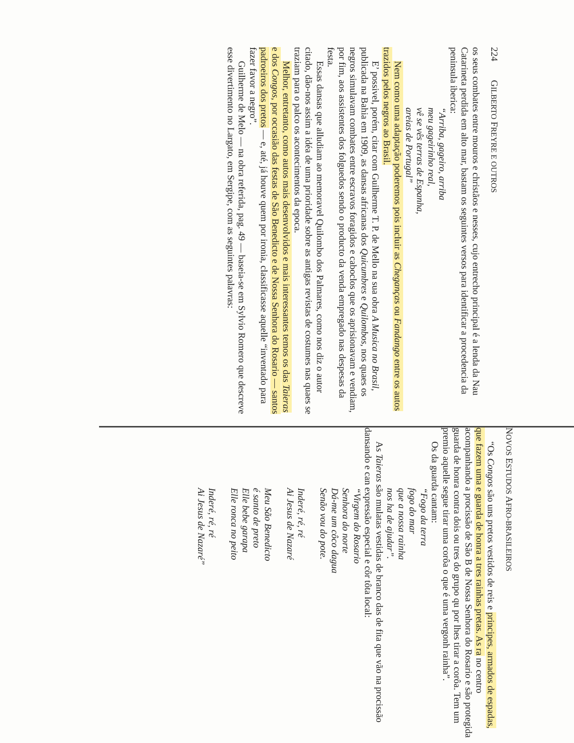224 GILBERTO FREYRE E OUTROS
os seus combates entre mouros e christãos e nesses, cujo entrecho principal é a lenda da Nau Catarineta perdida em alto mar, bastam os seguintes versos para identificar a procedencia da peninsula iberica:
“Arriba, gageiro, arriba
meu gageirinho real,
vê se vês terras de Espanha,
areias de Portugal”
Nem como uma adaptação poderemos pois incluir as Cheganças ou Fandango entre os autos trazidos pelos negros ao Brasil.
E’ possivel, porém, citar com Guilherme T. P. de Mello na sua obra A Musica no Brasil, publicada na Bahia em 1909, as dansas africanas dos Quicumbres e Quilombos, nos quaes os negros simulavam combates entre escravos foragidos e caboclos que os aprisionavam e vendiam, por fim, aos assistentes dos folguedos sendo o producto da venda empregado nas despesas da festa.
Essas dansas que alludiam ao memoravel Quilombo dos Palmares, como nos diz o autor citado, dão-nos assim a idéa de uma prioridade sobre as antigas revistas de costumes nas quaes se traziam para o palco os acontecimentos da epoca.
Melhor, entretanto, como autos mais desenvolvidos e mais interessantes temos os das Taieras e dos Congos, por occasião das festas de São Benedicto e de Nossa Senhora do Rosario — santos padroeiros dos pretos — e, até, já houve quem por ironia, classificasse aquelle “inventado para fazer favor a negro”.
Guilherme de Melo — na obra referida, pag. 49 — baseia-se em Sylvio Romero que descreve esse divertimento no Largato, em Sergipe, com as seguintes palavras:
NOVOS ESTUDOS AFRO-BRASILEIROS
“Os Congos são uns pretos vestidos de reis e principes, armados de espadas, que fazem uma e guarda de honra a tres rainhas pretas. As ra no centro acompanhando a procissão de São B de Nossa Senhora do Rosario e são protegida guarda de honra contra dois ou tres do grupo qu por lhes tirar a corôa. Tem um premio aquelle segue tirar uma corôa o que é uma vergonh rainha”.
Os da guarda cantam:
“Fogo da terra
fogo do mar
que a nossa rainha
nos ha de ajudar”.
As Taieras são mulatas vestidas de branco das de fita que vão na procissão dansando e can expressão especial e côr tôta local:
“Virgem do Rosario
Senhora do norte
Dá-me um côco dagua
Senão vou do pote.
Inderé, ré, ré
Ai Jesus de Nazaré
Meu São Benedicto
é santo de preto
Elle bebe garapa
Elle ronca no peito
Inderé, ré, ré
Ai Jesus de Nazaré”